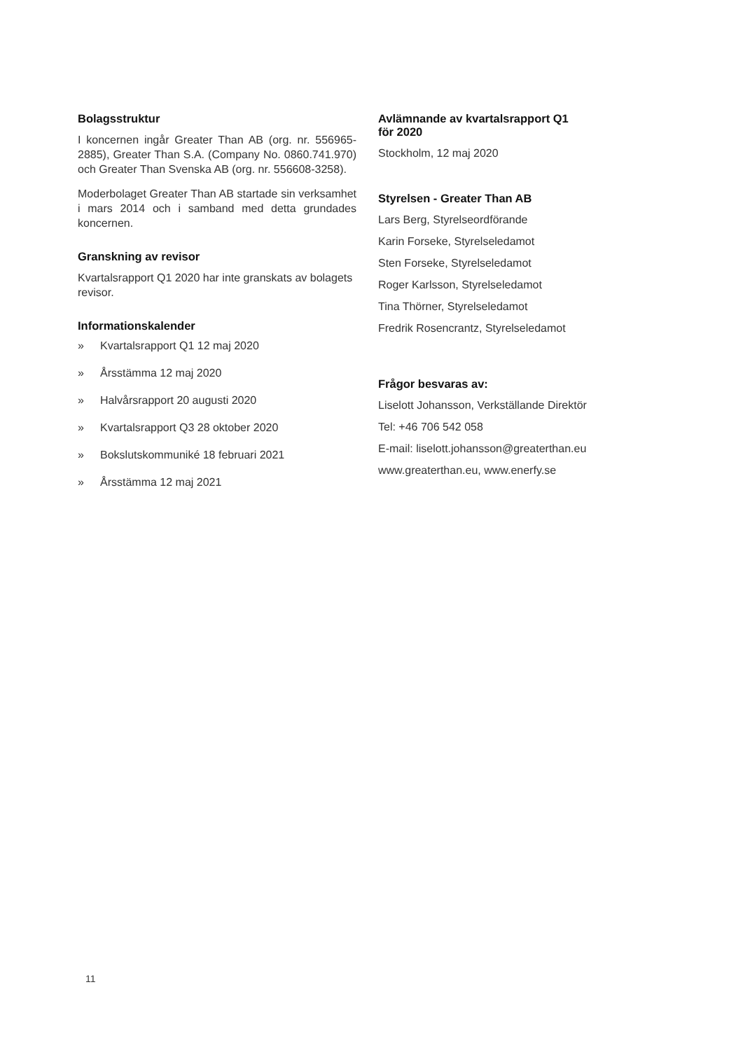Bolagsstruktur
I koncernen ingår Greater Than AB (org. nr. 556965-2885), Greater Than S.A. (Company No. 0860.741.970) och Greater Than Svenska AB (org. nr. 556608-3258).
Moderbolaget Greater Than AB startade sin verksamhet i mars 2014 och i samband med detta grundades koncernen.
Granskning av revisor
Kvartalsrapport Q1 2020 har inte granskats av bolagets revisor.
Informationskalender
» Kvartalsrapport Q1 12 maj 2020
» Årsstämma 12 maj 2020
» Halvårsrapport 20 augusti 2020
» Kvartalsrapport Q3 28 oktober 2020
» Bokslutskommuniké 18 februari 2021
» Årsstämma 12 maj 2021
Avlämnande av kvartalsrapport Q1
för 2020
Stockholm, 12 maj 2020
Styrelsen - Greater Than AB
Lars Berg, Styrelseordförande
Karin Forseke, Styrelseledamot
Sten Forseke, Styrelseledamot
Roger Karlsson, Styrelseledamot
Tina Thörner, Styrelseledamot
Fredrik Rosencrantz, Styrelseledamot
Frågor besvaras av:
Liselott Johansson, Verkställande Direktör
Tel: +46 706 542 058
E-mail: liselott.johansson@greaterthan.eu
www.greaterthan.eu, www.enerfy.se
11